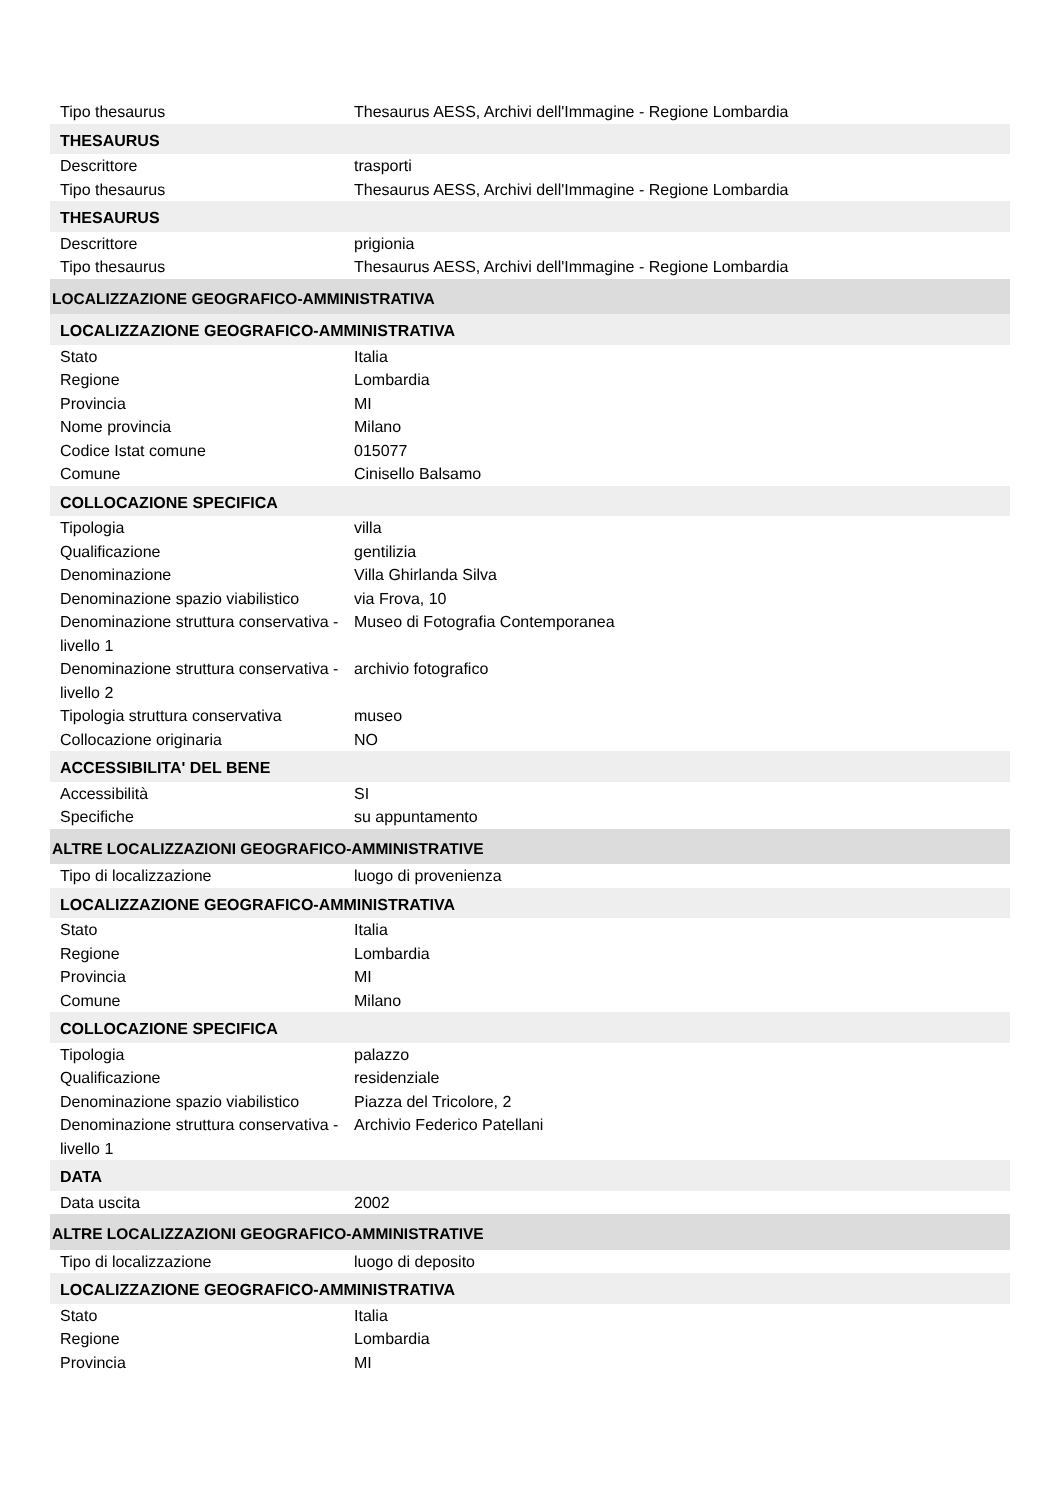| Tipo thesaurus | Thesaurus AESS, Archivi dell'Immagine - Regione Lombardia |
| THESAURUS | |
| Descrittore | trasporti |
| Tipo thesaurus | Thesaurus AESS, Archivi dell'Immagine - Regione Lombardia |
| THESAURUS | |
| Descrittore | prigionia |
| Tipo thesaurus | Thesaurus AESS, Archivi dell'Immagine - Regione Lombardia |
| LOCALIZZAZIONE GEOGRAFICO-AMMINISTRATIVA | |
| LOCALIZZAZIONE GEOGRAFICO-AMMINISTRATIVA | |
| Stato | Italia |
| Regione | Lombardia |
| Provincia | MI |
| Nome provincia | Milano |
| Codice Istat comune | 015077 |
| Comune | Cinisello Balsamo |
| COLLOCAZIONE SPECIFICA | |
| Tipologia | villa |
| Qualificazione | gentilizia |
| Denominazione | Villa Ghirlanda Silva |
| Denominazione spazio viabilistico | via Frova, 10 |
| Denominazione struttura conservativa - livello 1 | Museo di Fotografia Contemporanea |
| Denominazione struttura conservativa - livello 2 | archivio fotografico |
| Tipologia struttura conservativa | museo |
| Collocazione originaria | NO |
| ACCESSIBILITA' DEL BENE | |
| Accessibilità | SI |
| Specifiche | su appuntamento |
| ALTRE LOCALIZZAZIONI GEOGRAFICO-AMMINISTRATIVE | |
| Tipo di localizzazione | luogo di provenienza |
| LOCALIZZAZIONE GEOGRAFICO-AMMINISTRATIVA | |
| Stato | Italia |
| Regione | Lombardia |
| Provincia | MI |
| Comune | Milano |
| COLLOCAZIONE SPECIFICA | |
| Tipologia | palazzo |
| Qualificazione | residenziale |
| Denominazione spazio viabilistico | Piazza del Tricolore, 2 |
| Denominazione struttura conservativa - livello 1 | Archivio Federico Patellani |
| DATA | |
| Data uscita | 2002 |
| ALTRE LOCALIZZAZIONI GEOGRAFICO-AMMINISTRATIVE | |
| Tipo di localizzazione | luogo di deposito |
| LOCALIZZAZIONE GEOGRAFICO-AMMINISTRATIVA | |
| Stato | Italia |
| Regione | Lombardia |
| Provincia | MI |